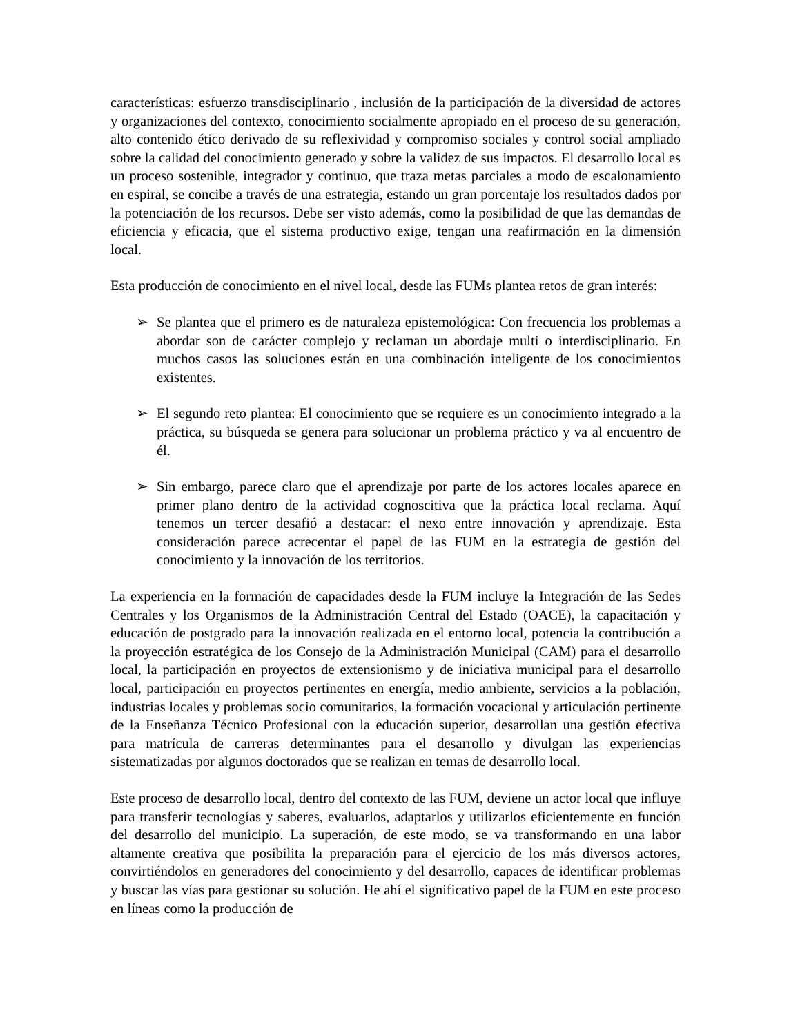características: esfuerzo transdisciplinario , inclusión de la participación de la diversidad de actores y organizaciones del contexto, conocimiento socialmente apropiado en el proceso de su generación, alto contenido ético derivado de su reflexividad y compromiso sociales y control social ampliado sobre la calidad del conocimiento generado y sobre la validez de sus impactos. El desarrollo local es un proceso sostenible, integrador y continuo, que traza metas parciales a modo de escalonamiento en espiral, se concibe a través de una estrategia, estando un gran porcentaje los resultados dados por la potenciación de los recursos. Debe ser visto además, como la posibilidad de que las demandas de eficiencia y eficacia, que el sistema productivo exige, tengan una reafirmación en la dimensión local.
Esta producción de conocimiento en el nivel local, desde las FUMs plantea retos de gran interés:
➢ Se plantea que el primero es de naturaleza epistemológica: Con frecuencia los problemas a abordar son de carácter complejo y reclaman un abordaje multi o interdisciplinario. En muchos casos las soluciones están en una combinación inteligente de los conocimientos existentes.
➢ El segundo reto plantea: El conocimiento que se requiere es un conocimiento integrado a la práctica, su búsqueda se genera para solucionar un problema práctico y va al encuentro de él.
➢ Sin embargo, parece claro que el aprendizaje por parte de los actores locales aparece en primer plano dentro de la actividad cognoscitiva que la práctica local reclama. Aquí tenemos un tercer desafió a destacar: el nexo entre innovación y aprendizaje. Esta consideración parece acrecentar el papel de las FUM en la estrategia de gestión del conocimiento y la innovación de los territorios.
La experiencia en la formación de capacidades desde la FUM incluye la Integración de las Sedes Centrales y los Organismos de la Administración Central del Estado (OACE), la capacitación y educación de postgrado para la innovación realizada en el entorno local, potencia la contribución a la proyección estratégica de los Consejo de la Administración Municipal (CAM) para el desarrollo local, la participación en proyectos de extensionismo y de iniciativa municipal para el desarrollo local, participación en proyectos pertinentes en energía, medio ambiente, servicios a la población, industrias locales y problemas socio comunitarios, la formación vocacional y articulación pertinente de la Enseñanza Técnico Profesional con la educación superior, desarrollan una gestión efectiva para matrícula de carreras determinantes para el desarrollo y divulgan las experiencias sistematizadas por algunos doctorados que se realizan en temas de desarrollo local.
Este proceso de desarrollo local, dentro del contexto de las FUM, deviene un actor local que influye para transferir tecnologías y saberes, evaluarlos, adaptarlos y utilizarlos eficientemente en función del desarrollo del municipio. La superación, de este modo, se va transformando en una labor altamente creativa que posibilita la preparación para el ejercicio de los más diversos actores, convirtiéndolos en generadores del conocimiento y del desarrollo, capaces de identificar problemas y buscar las vías para gestionar su solución. He ahí el significativo papel de la FUM en este proceso en líneas como la producción de